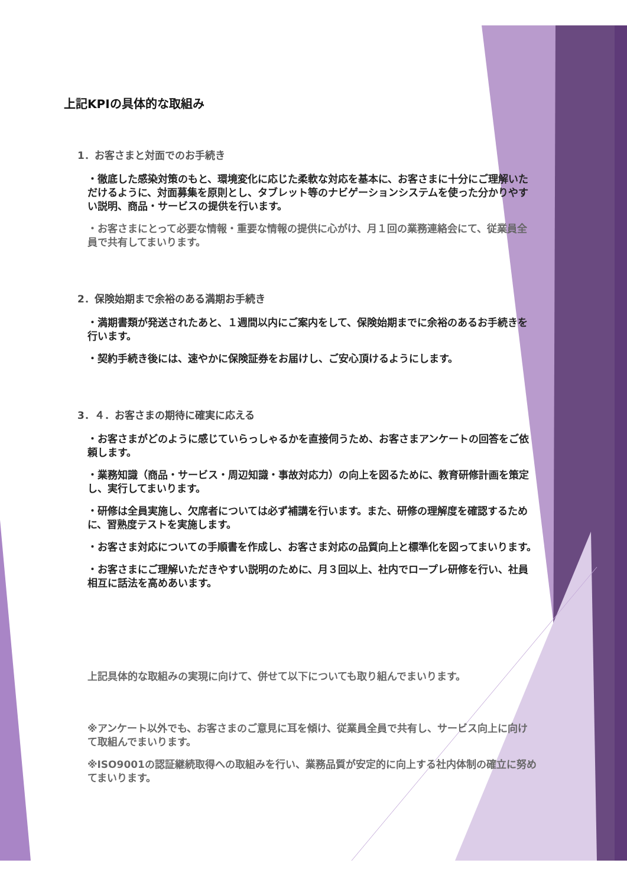上記KPIの具体的な取組み
1．お客さまと対面でのお手続き
・徹底した感染対策のもと、環境変化に応じた柔軟な対応を基本に、お客さまに十分にご理解いただけるように、対面募集を原則とし、タブレット等のナビゲーションシステムを使った分かりやすい説明、商品・サービスの提供を行います。
・お客さまにとって必要な情報・重要な情報の提供に心がけ、月１回の業務連絡会にて、従業員全員で共有してまいります。
2．保険始期まで余裕のある満期お手続き
・満期書類が発送されたあと、１週間以内にご案内をして、保険始期までに余裕のあるお手続きを行います。
・契約手続き後には、速やかに保険証券をお届けし、ご安心頂けるようにします。
3．４．お客さまの期待に確実に応える
・お客さまがどのように感じていらっしゃるかを直接伺うため、お客さまアンケートの回答をご依頼します。
・業務知識（商品・サービス・周辺知識・事故対応力）の向上を図るために、教育研修計画を策定し、実行してまいります。
・研修は全員実施し、欠席者については必ず補講を行います。また、研修の理解度を確認するために、習熟度テストを実施します。
・お客さま対応についての手順書を作成し、お客さま対応の品質向上と標準化を図ってまいります。
・お客さまにご理解いただきやすい説明のために、月３回以上、社内でロープレ研修を行い、社員相互に話法を高めあいます。
上記具体的な取組みの実現に向けて、併せて以下についても取り組んでまいります。
※アンケート以外でも、お客さまのご意見に耳を傾け、従業員全員で共有し、サービス向上に向けて取組んでまいります。
※ISO9001の認証継続取得への取組みを行い、業務品質が安定的に向上する社内体制の確立に努めてまいります。